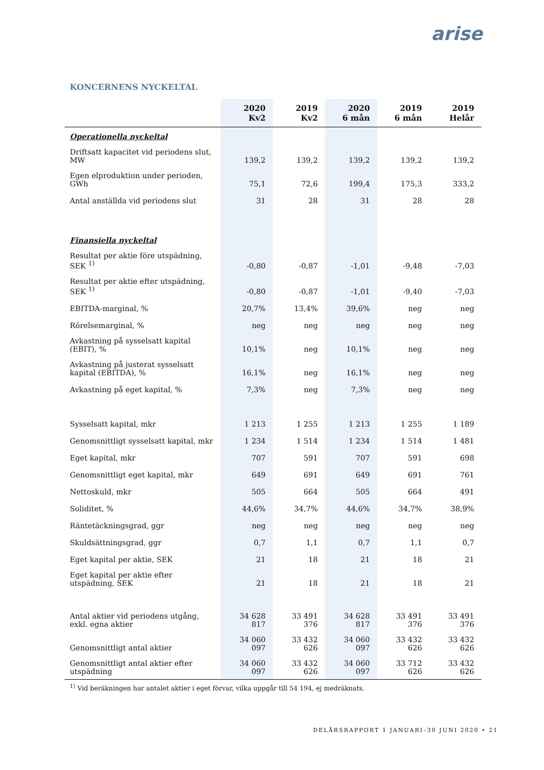arise
KONCERNENS NYCKELTAL
| | 2020 Kv2 | 2019 Kv2 | 2020 6 mån | 2019 6 mån | 2019 Helår |
| --- | --- | --- | --- | --- | --- |
| Operationella nyckeltal | | | | | |
| Driftsatt kapacitet vid periodens slut, MW | 139,2 | 139,2 | 139,2 | 139,2 | 139,2 |
| Egen elproduktion under perioden, GWh | 75,1 | 72,6 | 199,4 | 175,3 | 333,2 |
| Antal anställda vid periodens slut | 31 | 28 | 31 | 28 | 28 |
| Finansiella nyckeltal | | | | | |
| Resultat per aktie före utspädning, SEK <sup>1)</sup> | -0,80 | -0,87 | -1,01 | -9,48 | -7,03 |
| Resultat per aktie efter utspädning, SEK <sup>1)</sup> | -0,80 | -0,87 | -1,01 | -9,40 | -7,03 |
| EBITDA-marginal, % | 20,7% | 13,4% | 39,6% | neg | neg |
| Rörelsemarginal, % | neg | neg | neg | neg | neg |
| Avkastning på sysselsatt kapital (EBIT), % | 10,1% | neg | 10,1% | neg | neg |
| Avkastning på justerat sysselsatt kapital (EBITDA), % | 16,1% | neg | 16,1% | neg | neg |
| Avkastning på eget kapital, % | 7,3% | neg | 7,3% | neg | neg |
| Sysselsatt kapital, mkr | 1 213 | 1 255 | 1 213 | 1 255 | 1 189 |
| Genomsnittligt sysselsatt kapital, mkr | 1 234 | 1 514 | 1 234 | 1 514 | 1 481 |
| Eget kapital, mkr | 707 | 591 | 707 | 591 | 698 |
| Genomsnittligt eget kapital, mkr | 649 | 691 | 649 | 691 | 761 |
| Nettoskuld, mkr | 505 | 664 | 505 | 664 | 491 |
| Soliditet, % | 44,6% | 34,7% | 44,6% | 34,7% | 38,9% |
| Räntetäckningsgrad, ggr | neg | neg | neg | neg | neg |
| Skuldsättningsgrad, ggr | 0,7 | 1,1 | 0,7 | 1,1 | 0,7 |
| Eget kapital per aktie, SEK | 21 | 18 | 21 | 18 | 21 |
| Eget kapital per aktie efter utspädning, SEK | 21 | 18 | 21 | 18 | 21 |
| Antal aktier vid periodens utgång, exkl. egna aktier | 34 628 817 | 33 491 376 | 34 628 817 | 33 491 376 | 33 491 376 |
| Genomsnittligt antal aktier | 34 060 097 | 33 432 626 | 34 060 097 | 33 432 626 | 33 432 626 |
| Genomsnittligt antal aktier efter utspädning | 34 060 097 | 33 432 626 | 34 060 097 | 33 712 626 | 33 432 626 |
<sup>1)</sup> Vid beräkningen har antalet aktier i eget förvar, vilka uppgår till 54 194, ej medräknats.
DELÅRSRAPPORT 1 JANUARI–30 JUNI 2020 • 21